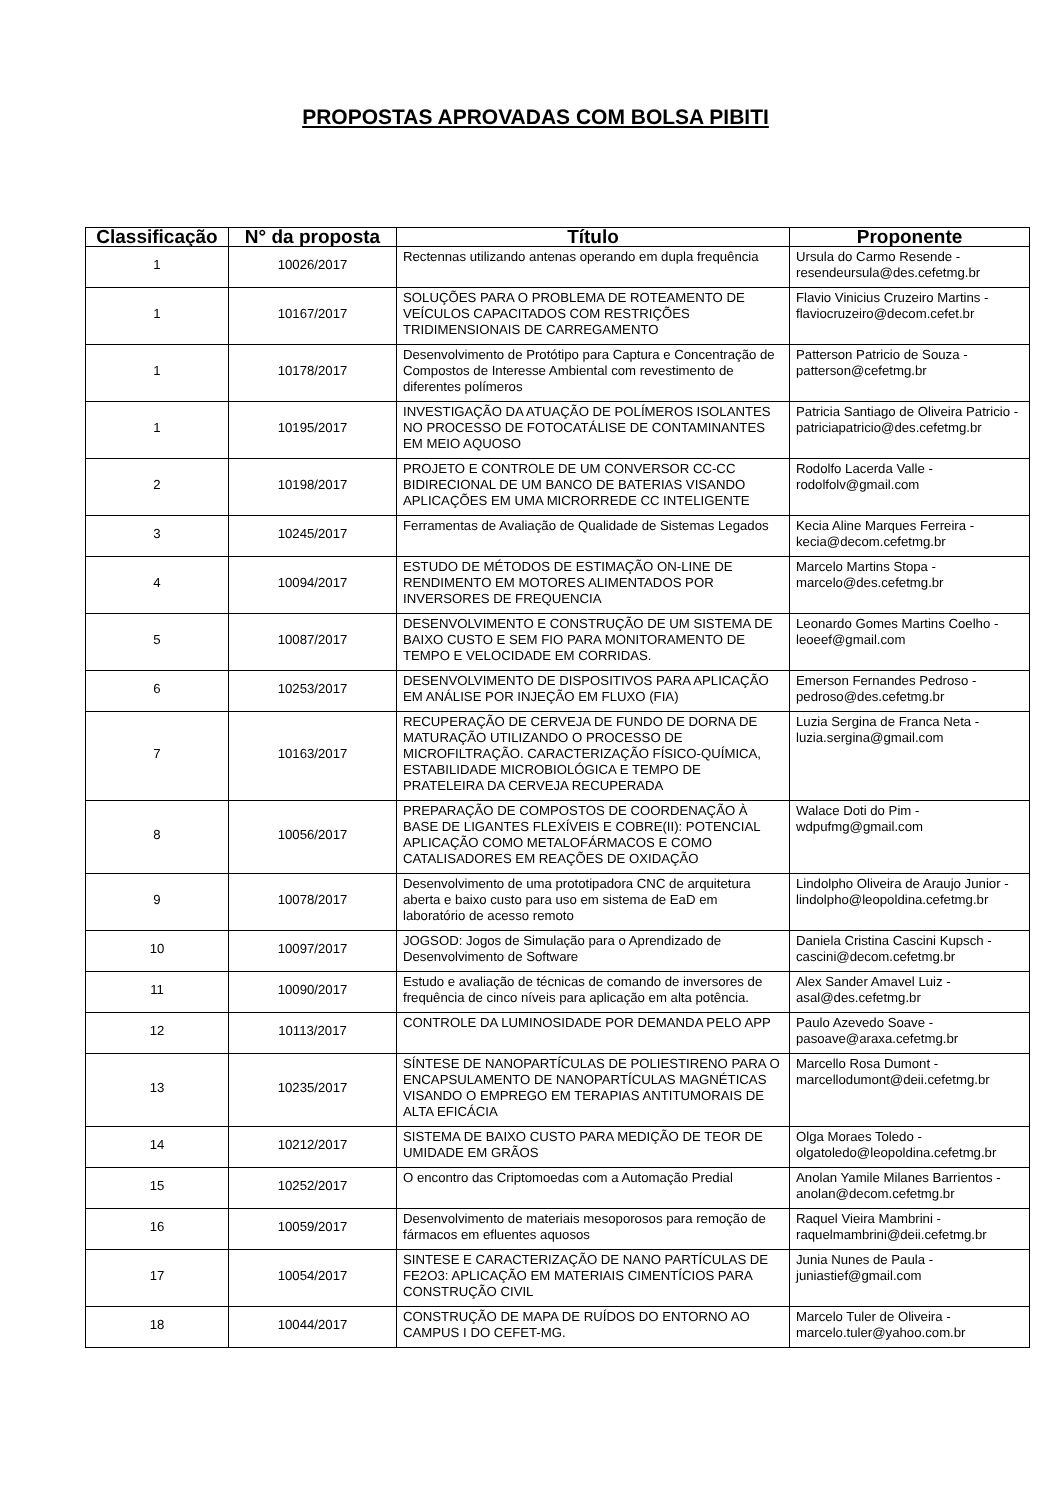PROPOSTAS APROVADAS COM BOLSA PIBITI
| Classificação | N° da proposta | Título | Proponente |
| --- | --- | --- | --- |
| 1 | 10026/2017 | Rectennas utilizando antenas operando em dupla frequência | Ursula do Carmo Resende - resendeursula@des.cefetmg.br |
| 1 | 10167/2017 | SOLUÇÕES PARA O PROBLEMA DE ROTEAMENTO DE VEÍCULOS CAPACITADOS COM RESTRIÇÕES TRIDIMENSIONAIS DE CARREGAMENTO | Flavio Vinicius Cruzeiro Martins - flaviocruzeiro@decom.cefet.br |
| 1 | 10178/2017 | Desenvolvimento de Protótipo para Captura e Concentração de Compostos de Interesse Ambiental com revestimento de diferentes polímeros | Patterson Patricio de Souza - patterson@cefetmg.br |
| 1 | 10195/2017 | INVESTIGAÇÃO DA ATUAÇÃO DE POLÍMEROS ISOLANTES NO PROCESSO DE FOTOCATÁLISE DE CONTAMINANTES EM MEIO AQUOSO | Patricia Santiago de Oliveira Patricio - patriciapatricio@des.cefetmg.br |
| 2 | 10198/2017 | PROJETO E CONTROLE DE UM CONVERSOR CC-CC BIDIRECIONAL DE UM BANCO DE BATERIAS VISANDO APLICAÇÕES EM UMA MICRORREDE CC INTELIGENTE | Rodolfo Lacerda Valle - rodolfolv@gmail.com |
| 3 | 10245/2017 | Ferramentas de Avaliação de Qualidade de Sistemas Legados | Kecia Aline Marques Ferreira - kecia@decom.cefetmg.br |
| 4 | 10094/2017 | ESTUDO DE MÉTODOS DE ESTIMAÇÃO ON-LINE DE RENDIMENTO EM MOTORES ALIMENTADOS POR INVERSORES DE FREQUENCIA | Marcelo Martins Stopa - marcelo@des.cefetmg.br |
| 5 | 10087/2017 | DESENVOLVIMENTO E CONSTRUÇÃO DE UM SISTEMA DE BAIXO CUSTO E SEM FIO PARA MONITORAMENTO DE TEMPO E VELOCIDADE EM CORRIDAS. | Leonardo Gomes Martins Coelho - leoeef@gmail.com |
| 6 | 10253/2017 | DESENVOLVIMENTO DE DISPOSITIVOS PARA APLICAÇÃO EM ANÁLISE POR INJEÇÃO EM FLUXO (FIA) | Emerson Fernandes Pedroso - pedroso@des.cefetmg.br |
| 7 | 10163/2017 | RECUPERAÇÃO DE CERVEJA DE FUNDO DE DORNA DE MATURAÇÃO UTILIZANDO O PROCESSO DE MICROFILTRAÇÃO. CARACTERIZAÇÃO FÍSICO-QUÍMICA, ESTABILIDADE MICROBIOLÓGICA E TEMPO DE PRATELEIRA DA CERVEJA RECUPERADA | Luzia Sergina de Franca Neta - luzia.sergina@gmail.com |
| 8 | 10056/2017 | PREPARAÇÃO DE COMPOSTOS DE COORDENAÇÃO À BASE DE LIGANTES FLEXÍVEIS E COBRE(II): POTENCIAL APLICAÇÃO COMO METALOFÁRMACOS E COMO CATALISADORES EM REAÇÕES DE OXIDAÇÃO | Walace Doti do Pim - wdpufmg@gmail.com |
| 9 | 10078/2017 | Desenvolvimento de uma prototipadora CNC de arquitetura aberta e baixo custo para uso em sistema de EaD em laboratório de acesso remoto | Lindolpho Oliveira de Araujo Junior - lindolpho@leopoldina.cefetmg.br |
| 10 | 10097/2017 | JOGSOD: Jogos de Simulação para o Aprendizado de Desenvolvimento de Software | Daniela Cristina Cascini Kupsch - cascini@decom.cefetmg.br |
| 11 | 10090/2017 | Estudo e avaliação de técnicas de comando de inversores de frequência de cinco níveis para aplicação em alta potência. | Alex Sander Amavel Luiz - asal@des.cefetmg.br |
| 12 | 10113/2017 | CONTROLE DA LUMINOSIDADE POR DEMANDA PELO APP | Paulo Azevedo Soave - pasoave@araxa.cefetmg.br |
| 13 | 10235/2017 | SÍNTESE DE NANOPARTÍCULAS DE POLIESTIRENO PARA O ENCAPSULAMENTO DE NANOPARTÍCULAS MAGNÉTICAS VISANDO O EMPREGO EM TERAPIAS ANTITUMORAIS DE ALTA EFICÁCIA | Marcello Rosa Dumont - marcellodumont@deii.cefetmg.br |
| 14 | 10212/2017 | SISTEMA DE BAIXO CUSTO PARA MEDIÇÃO DE TEOR DE UMIDADE EM GRÃOS | Olga Moraes Toledo - olgatoledo@leopoldina.cefetmg.br |
| 15 | 10252/2017 | O encontro das Criptomoedas com a Automação Predial | Anolan Yamile Milanes Barrientos - anolan@decom.cefetmg.br |
| 16 | 10059/2017 | Desenvolvimento de materiais mesoporosos para remoção de fármacos em efluentes aquosos | Raquel Vieira Mambrini - raquelmambrini@deii.cefetmg.br |
| 17 | 10054/2017 | SINTESE E CARACTERIZAÇÃO DE NANO PARTÍCULAS DE FE2O3: APLICAÇÃO EM MATERIAIS CIMENTÍCIOS PARA CONSTRUÇÃO CIVIL | Junia Nunes de Paula - juniastief@gmail.com |
| 18 | 10044/2017 | CONSTRUÇÃO DE MAPA DE RUÍDOS DO ENTORNO AO CAMPUS I DO CEFET-MG. | Marcelo Tuler de Oliveira - marcelo.tuler@yahoo.com.br |